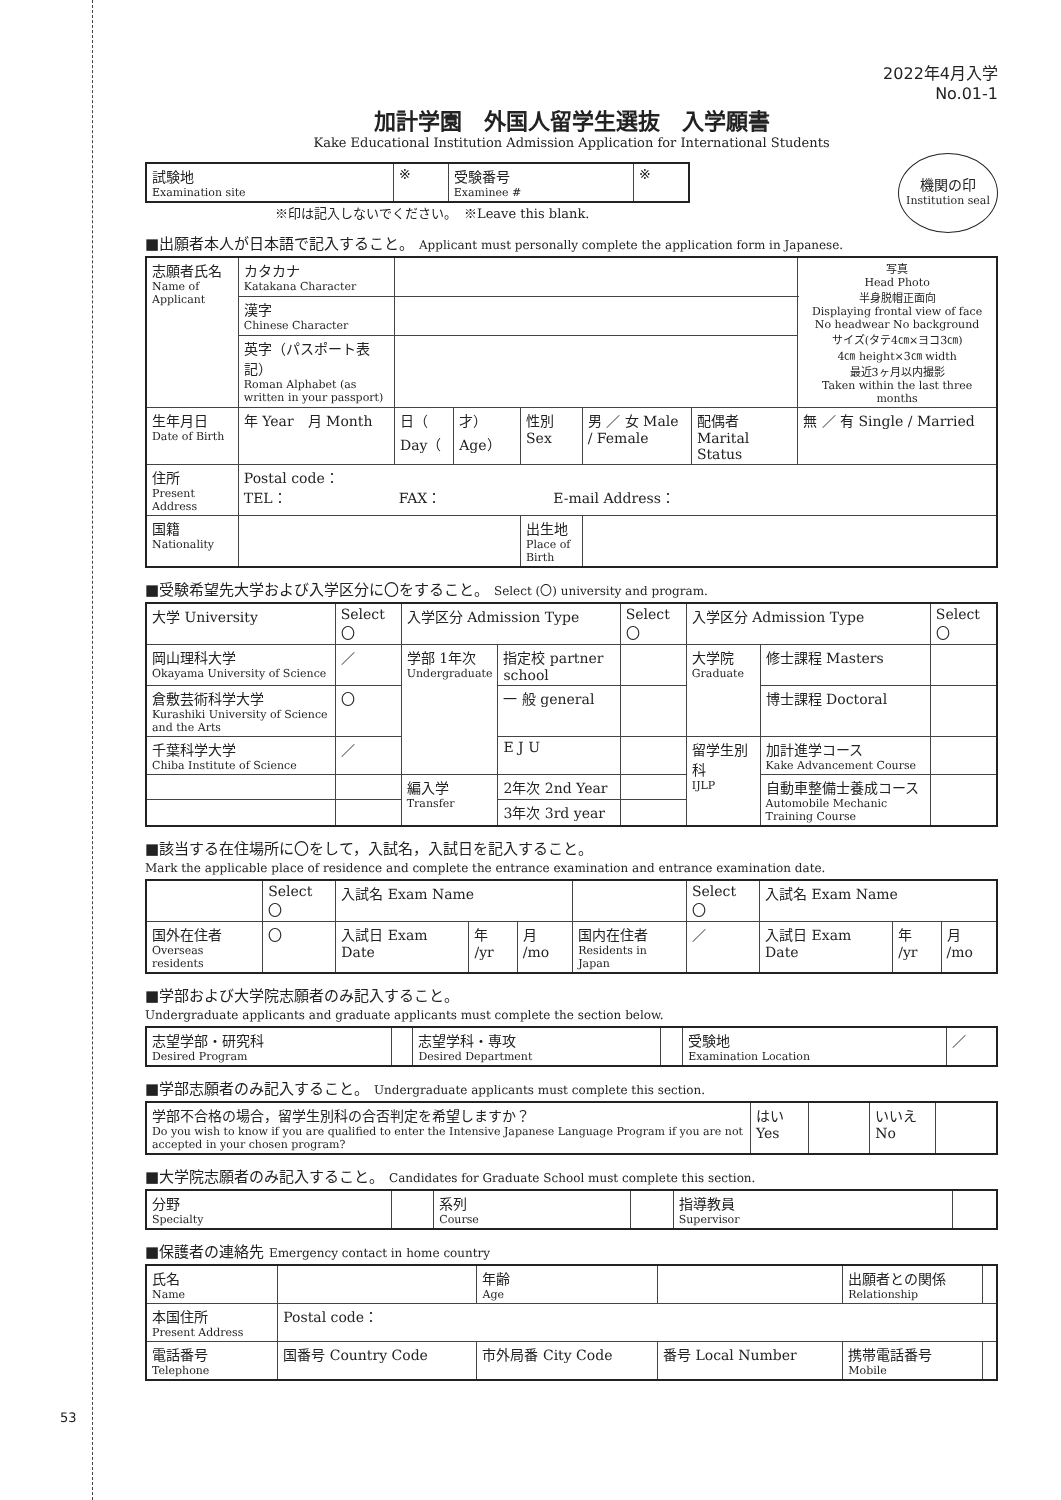53
2022年4月入学
No.01-1
加計学園　外国人留学生選抜　入学願書
Kake Educational Institution Admission Application for International Students
| 試験地 Examination site | ※ | 受験番号 Examinee # | ※ |
機関の印
Institution seal
※印は記入しないでください。　※Leave this blank.
■出願者本人が日本語で記入すること。 Applicant must personally complete the application form in Japanese.
| 志願者氏名 Name of Applicant | カタカナ Katakana Character | | | | | | | 写真 Head Photo 半身脱帽正面向 Displaying frontal view of face No headwear No background サイズ(タテ4㎝×ヨコ3㎝) 4㎝ height×3㎝ width 最近3ヶ月以内撮影 Taken within the last three months |
| | 漢字 Chinese Character | | | | | | | |
| | 英字（パスポート表記） Roman Alphabet (as written in your passport) | | | | | | | |
| 生年月日 Date of Birth | 年 Year 月 Month | 日（ Day（ | 才） Age） | 性別 Sex | 男 ／ 女 Male / Female | 配偶者 Marital Status | 無 ／ 有 Single / Married | |
| 住所 Present Address | Postal code： TEL： FAX： E-mail Address： | | | | | | | |
| 国籍 Nationality | | | | 出生地 Place of Birth | | | | |
■受験希望先大学および入学区分に〇をすること。 Select (〇) university and program.
| 大学 University | Select 〇 | 入学区分 Admission Type | | Select 〇 | 入学区分 Admission Type | | Select 〇 |
| --- | --- | --- | --- | --- | --- | --- | --- |
| 岡山理科大学 Okayama University of Science | ／ | 学部 1年次 Undergraduate | 指定校 partner school | | 大学院 Graduate | 修士課程 Masters | |
| 倉敷芸術科学大学 Kurashiki University of Science and the Arts | 〇 | | 一 般 general | | | 博士課程 Doctoral | |
| 千葉科学大学 Chiba Institute of Science | ／ | | E J U | | 留学生別科 IJLP | 加計進学コース Kake Advancement Course | |
| | | 編入学 Transfer | 2年次 2nd Year | | | 自動車整備士養成コース Automobile Mechanic Training Course | |
| | | | 3年次 3rd year | | | | |
■該当する在住場所に〇をして，入試名，入試日を記入すること。
Mark the applicable place of residence and complete the entrance examination and entrance examination date.
| | Select 〇 | 入試名 Exam Name | | | | Select 〇 | 入試名 Exam Name | | |
| 国外在住者 Overseas residents | 〇 | 入試日 Exam Date | 年 /yr | 月 /mo | 国内在住者 Residents in Japan | ／ | 入試日 Exam Date | 年 /yr | 月 /mo |
■学部および大学院志願者のみ記入すること。
Undergraduate applicants and graduate applicants must complete the section below.
| 志望学部・研究科 Desired Program | | 志望学科・専攻 Desired Department | | 受験地 Examination Location | ／ |
■学部志願者のみ記入すること。 Undergraduate applicants must complete this section.
| 学部不合格の場合，留学生別科の合否判定を希望しますか？ Do you wish to know if you are qualified to enter the Intensive Japanese Language Program if you are not accepted in your chosen program? | はい Yes | | いいえ No | |
■大学院志願者のみ記入すること。 Candidates for Graduate School must complete this section.
| 分野 Specialty | | 系列 Course | | 指導教員 Supervisor | |
■保護者の連絡先 Emergency contact in home country
| 氏名 Name | | | 年齢 Age | | 出願者との関係 Relationship | |
| 本国住所 Present Address | Postal code： | | | | | |
| 電話番号 Telephone | 国番号 Country Code | 市外局番 City Code | | 番号 Local Number | 携帯電話番号 Mobile | |